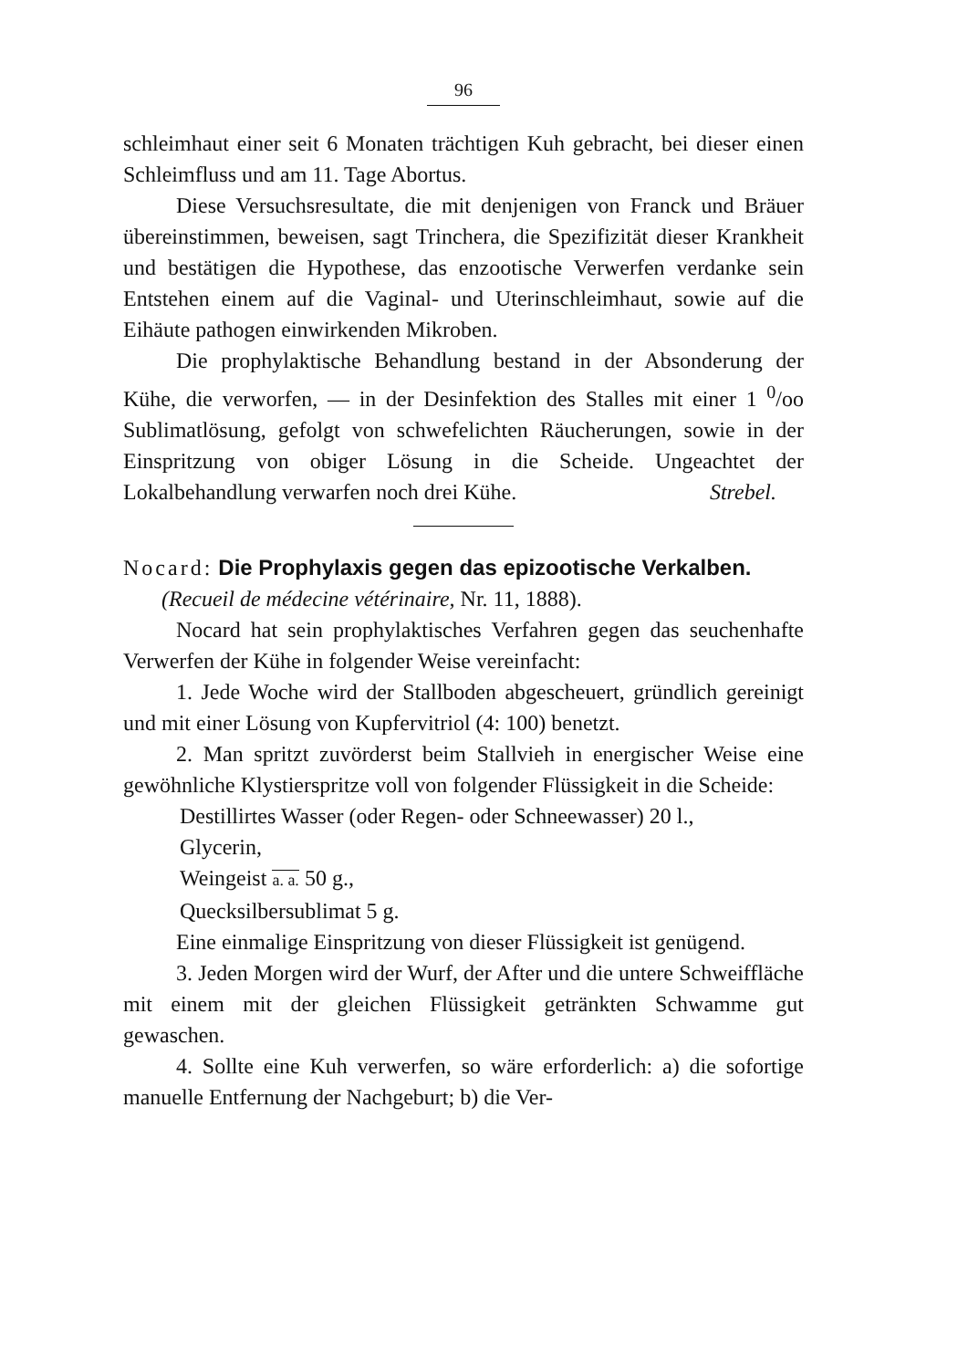96
schleimhaut einer seit 6 Monaten trächtigen Kuh gebracht, bei dieser einen Schleimfluss und am 11. Tage Abortus.
Diese Versuchsresultate, die mit denjenigen von Franck und Bräuer übereinstimmen, beweisen, sagt Trinchera, die Spezifizität dieser Krankheit und bestätigen die Hypothese, das enzootische Verwerfen verdanke sein Entstehen einem auf die Vaginal- und Uterinschleimhaut, sowie auf die Eihäute pathogen einwirkenden Mikroben.
Die prophylaktische Behandlung bestand in der Absonderung der Kühe, die verworfen, — in der Desinfektion des Stalles mit einer 1 <sup>0</sup>/oo Sublimatlösung, gefolgt von schwefelichten Räucherungen, sowie in der Einspritzung von obiger Lösung in die Scheide. Ungeachtet der Lokalbehandlung verwarfen noch drei Kühe. Strebel.
Nocard: Die Prophylaxis gegen das epizootische Verkalben.
(Recueil de médecine vétérinaire, Nr. 11, 1888).
Nocard hat sein prophylaktisches Verfahren gegen das seuchenhafte Verwerfen der Kühe in folgender Weise vereinfacht:
1. Jede Woche wird der Stallboden abgescheuert, gründlich gereinigt und mit einer Lösung von Kupfervitriol (4: 100) benetzt.
2. Man spritzt zuvörderst beim Stallvieh in energischer Weise eine gewöhnliche Klystierspritze voll von folgender Flüssigkeit in die Scheide:
Destillirtes Wasser (oder Regen- oder Schneewasser) 20 l.,
Glycerin,
Weingeist a. a. 50 g.,
Quecksilbersublimat 5 g.
Eine einmalige Einspritzung von dieser Flüssigkeit ist genügend.
3. Jeden Morgen wird der Wurf, der After und die untere Schweiffläche mit einem mit der gleichen Flüssigkeit getränkten Schwamme gut gewaschen.
4. Sollte eine Kuh verwerfen, so wäre erforderlich: a) die sofortige manuelle Entfernung der Nachgeburt; b) die Ver-